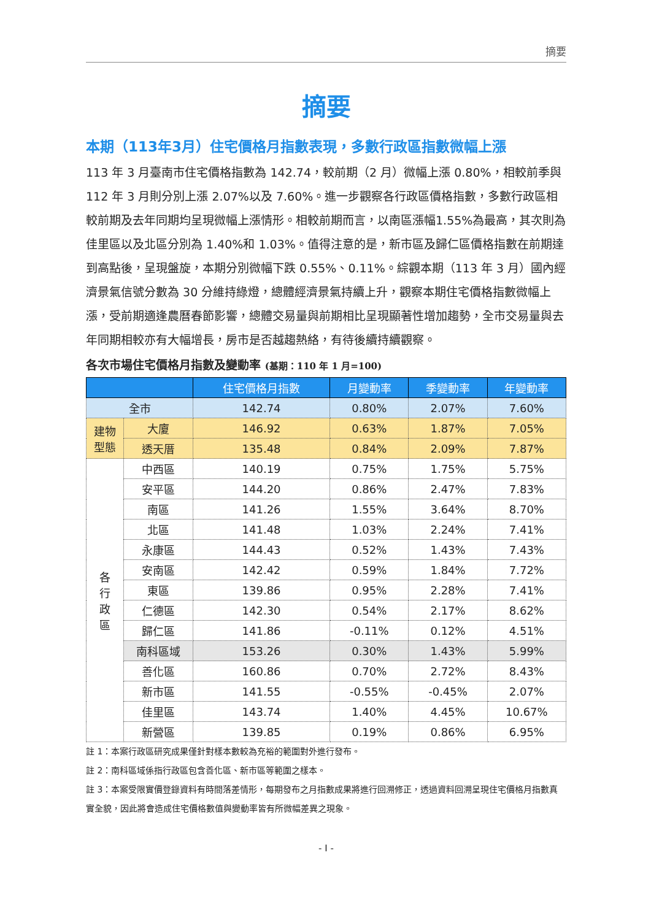摘要
摘要
本期（113年3月）住宅價格月指數表現，多數行政區指數微幅上漲
113 年 3 月臺南市住宅價格指數為 142.74，較前期（2 月）微幅上漲 0.80%，相較前季與 112 年 3 月則分別上漲 2.07%以及 7.60%。進一步觀察各行政區價格指數，多數行政區相較前期及去年同期均呈現微幅上漲情形。相較前期而言，以南區漲幅1.55%為最高，其次則為佳里區以及北區分別為 1.40%和 1.03%。值得注意的是，新市區及歸仁區價格指數在前期達到高點後，呈現盤旋，本期分別微幅下跌 0.55%、0.11%。綜觀本期（113 年 3 月）國內經濟景氣信號分數為 30 分維持綠燈，總體經濟景氣持續上升，觀察本期住宅價格指數微幅上漲，受前期適逢農曆春節影響，總體交易量與前期相比呈現顯著性增加趨勢，全市交易量與去年同期相較亦有大幅增長，房市是否越趨熱絡，有待後續持續觀察。
各次市場住宅價格月指數及變動率 (基期：110 年 1 月=100)
| | | 住宅價格月指數 | 月變動率 | 季變動率 | 年變動率 |
| --- | --- | --- | --- | --- | --- |
| 全市 | | 142.74 | 0.80% | 2.07% | 7.60% |
| 建物 型態 | 大廈 | 146.92 | 0.63% | 1.87% | 7.05% |
| | 透天厝 | 135.48 | 0.84% | 2.09% | 7.87% |
| 各 行 政 區 | 中西區 | 140.19 | 0.75% | 1.75% | 5.75% |
| | 安平區 | 144.20 | 0.86% | 2.47% | 7.83% |
| | 南區 | 141.26 | 1.55% | 3.64% | 8.70% |
| | 北區 | 141.48 | 1.03% | 2.24% | 7.41% |
| | 永康區 | 144.43 | 0.52% | 1.43% | 7.43% |
| | 安南區 | 142.42 | 0.59% | 1.84% | 7.72% |
| | 東區 | 139.86 | 0.95% | 2.28% | 7.41% |
| | 仁德區 | 142.30 | 0.54% | 2.17% | 8.62% |
| | 歸仁區 | 141.86 | -0.11% | 0.12% | 4.51% |
| | 南科區域 | 153.26 | 0.30% | 1.43% | 5.99% |
| | 善化區 | 160.86 | 0.70% | 2.72% | 8.43% |
| | 新市區 | 141.55 | -0.55% | -0.45% | 2.07% |
| | 佳里區 | 143.74 | 1.40% | 4.45% | 10.67% |
| | 新營區 | 139.85 | 0.19% | 0.86% | 6.95% |
註 1：本案行政區研究成果僅針對樣本數較為充裕的範圍對外進行發布。
註 2：南科區域係指行政區包含善化區、新市區等範圍之樣本。
註 3：本案受限實價登錄資料有時間落差情形，每期發布之月指數成果將進行回溯修正，透過資料回溯呈現住宅價格月指數真實全貌，因此將會造成住宅價格數值與變動率皆有所微幅差異之現象。
- I -